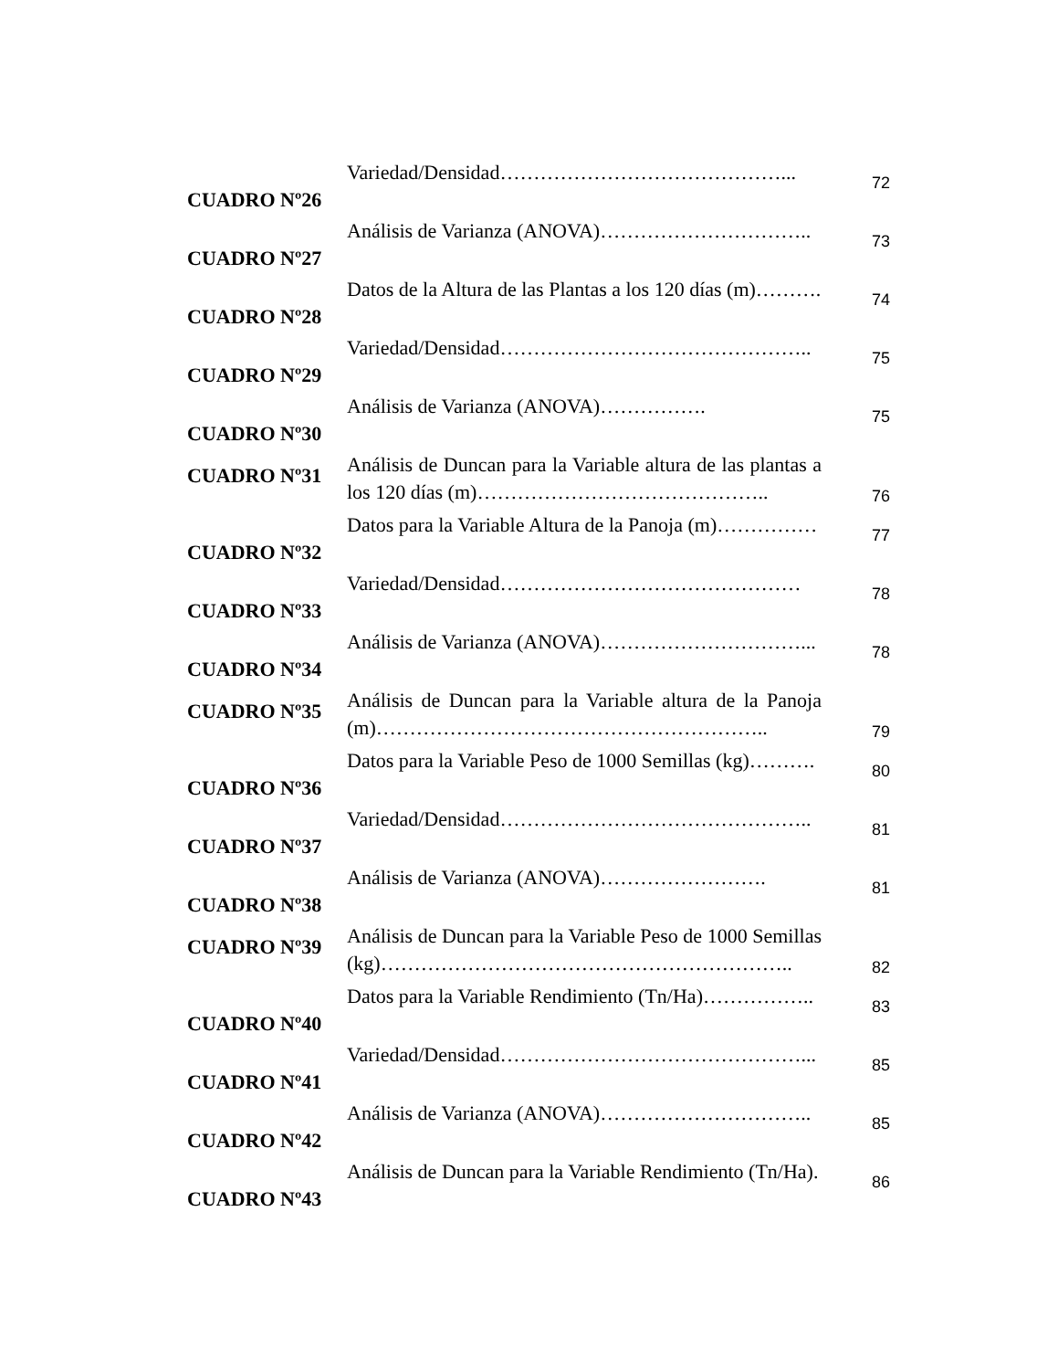| CUADRO Nº26 | Variedad/Densidad……………………………………... | 72 |
| CUADRO Nº27 | Análisis de Varianza (ANOVA)………………………….. | 73 |
| CUADRO Nº28 | Datos de la Altura de las Plantas a los 120 días (m)………. | 74 |
| CUADRO Nº29 | Variedad/Densidad……………………………………….. | 75 |
| CUADRO Nº30 | Análisis de Varianza (ANOVA)……………. | 75 |
| CUADRO Nº31 | Análisis de Duncan para la Variable altura de las plantas a los 120 días (m)…………………………………….. | 76 |
| CUADRO Nº32 | Datos para la Variable Altura de la Panoja (m)…………… | 77 |
| CUADRO Nº33 | Variedad/Densidad……………………………………… | 78 |
| CUADRO Nº34 | Análisis de Varianza (ANOVA)…………………………... | 78 |
| CUADRO Nº35 | Análisis de Duncan para la Variable altura de la Panoja (m)………………………………………………….. | 79 |
| CUADRO Nº36 | Datos para la Variable Peso de 1000 Semillas (kg)………. | 80 |
| CUADRO Nº37 | Variedad/Densidad……………………………………….. | 81 |
| CUADRO Nº38 | Análisis de Varianza (ANOVA)……………………. | 81 |
| CUADRO Nº39 | Análisis de Duncan para la Variable Peso de 1000 Semillas (kg)…………………………………………………….. | 82 |
| CUADRO Nº40 | Datos para la Variable Rendimiento (Tn/Ha)…………….. | 83 |
| CUADRO Nº41 | Variedad/Densidad………………………………………... | 85 |
| CUADRO Nº42 | Análisis de Varianza (ANOVA)………………………….. | 85 |
| CUADRO Nº43 | Análisis de Duncan para la Variable Rendimiento (Tn/Ha). | 86 |